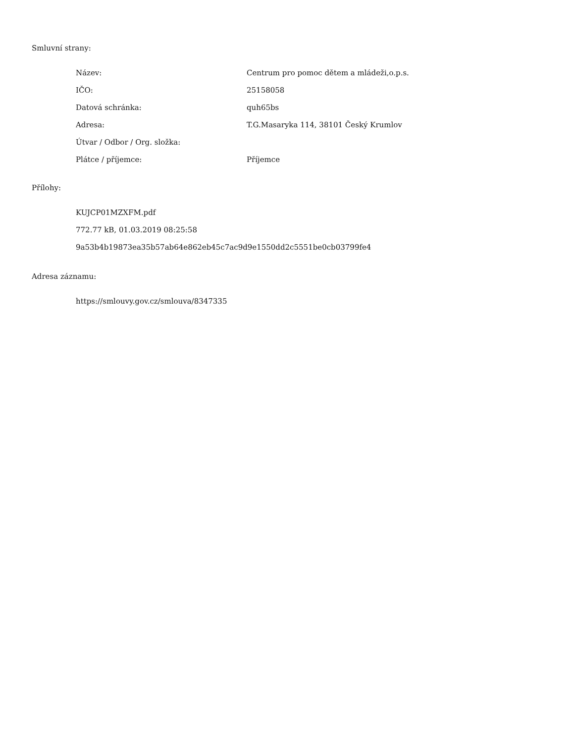Smluvní strany:
| Název: | Centrum pro pomoc dětem a mládeži,o.p.s. |
| IČO: | 25158058 |
| Datová schránka: | quh65bs |
| Adresa: | T.G.Masaryka 114, 38101 Český Krumlov |
| Útvar / Odbor / Org. složka: | |
| Plátce / příjemce: | Příjemce |
Přílohy:
KUJCP01MZXFM.pdf
772.77 kB, 01.03.2019 08:25:58
9a53b4b19873ea35b57ab64e862eb45c7ac9d9e1550dd2c5551be0cb03799fe4
Adresa záznamu:
https://smlouvy.gov.cz/smlouva/8347335